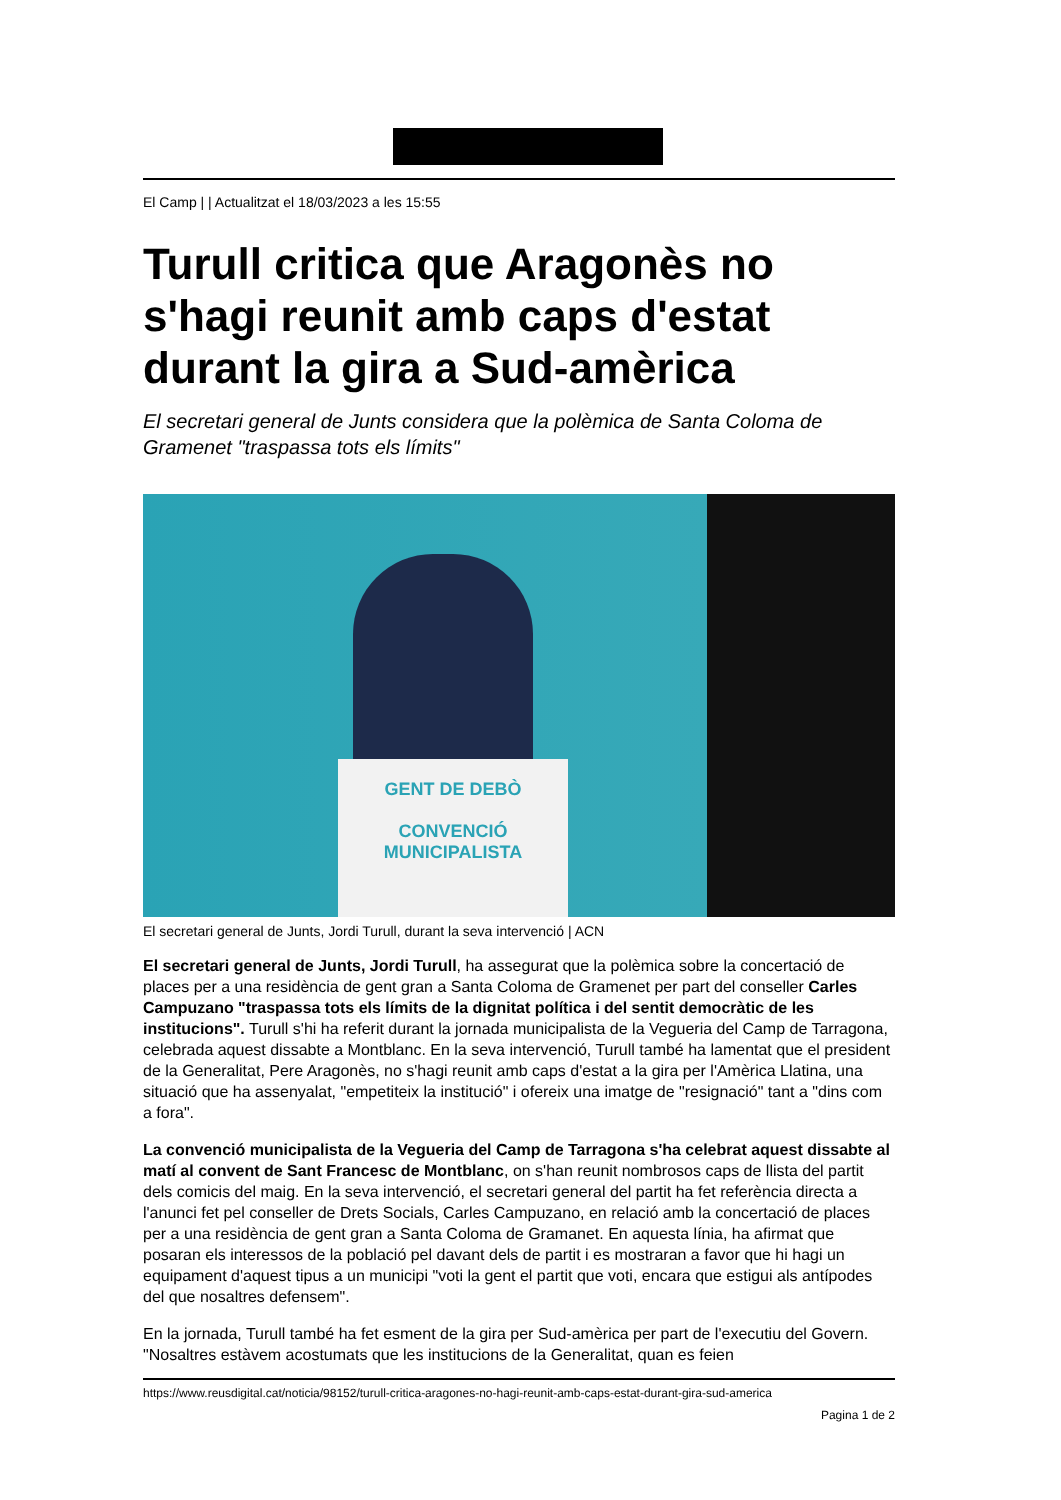El Camp | | Actualitzat el 18/03/2023 a les 15:55
Turull critica que Aragonès no s'hagi reunit amb caps d'estat durant la gira a Sud-amèrica
El secretari general de Junts considera que la polèmica de Santa Coloma de Gramenet "traspassa tots els límits"
GENT DE DEBÒ
CONVENCIÓ MUNICIPALISTA
El secretari general de Junts, Jordi Turull, durant la seva intervenció | ACN
El secretari general de Junts, Jordi Turull, ha assegurat que la polèmica sobre la concertació de places per a una residència de gent gran a Santa Coloma de Gramenet per part del conseller Carles Campuzano "traspassa tots els límits de la dignitat política i del sentit democràtic de les institucions". Turull s'hi ha referit durant la jornada municipalista de la Vegueria del Camp de Tarragona, celebrada aquest dissabte a Montblanc. En la seva intervenció, Turull també ha lamentat que el president de la Generalitat, Pere Aragonès, no s'hagi reunit amb caps d'estat a la gira per l'Amèrica Llatina, una situació que ha assenyalat, "empetiteix la institució" i ofereix una imatge de "resignació" tant a "dins com a fora".
La convenció municipalista de la Vegueria del Camp de Tarragona s'ha celebrat aquest dissabte al matí al convent de Sant Francesc de Montblanc, on s'han reunit nombrosos caps de llista del partit dels comicis del maig. En la seva intervenció, el secretari general del partit ha fet referència directa a l'anunci fet pel conseller de Drets Socials, Carles Campuzano, en relació amb la concertació de places per a una residència de gent gran a Santa Coloma de Gramanet. En aquesta línia, ha afirmat que posaran els interessos de la població pel davant dels de partit i es mostraran a favor que hi hagi un equipament d'aquest tipus a un municipi "voti la gent el partit que voti, encara que estigui als antípodes del que nosaltres defensem".
En la jornada, Turull també ha fet esment de la gira per Sud-amèrica per part de l'executiu del Govern. "Nosaltres estàvem acostumats que les institucions de la Generalitat, quan es feien
https://www.reusdigital.cat/noticia/98152/turull-critica-aragones-no-hagi-reunit-amb-caps-estat-durant-gira-sud-america
Pagina 1 de 2